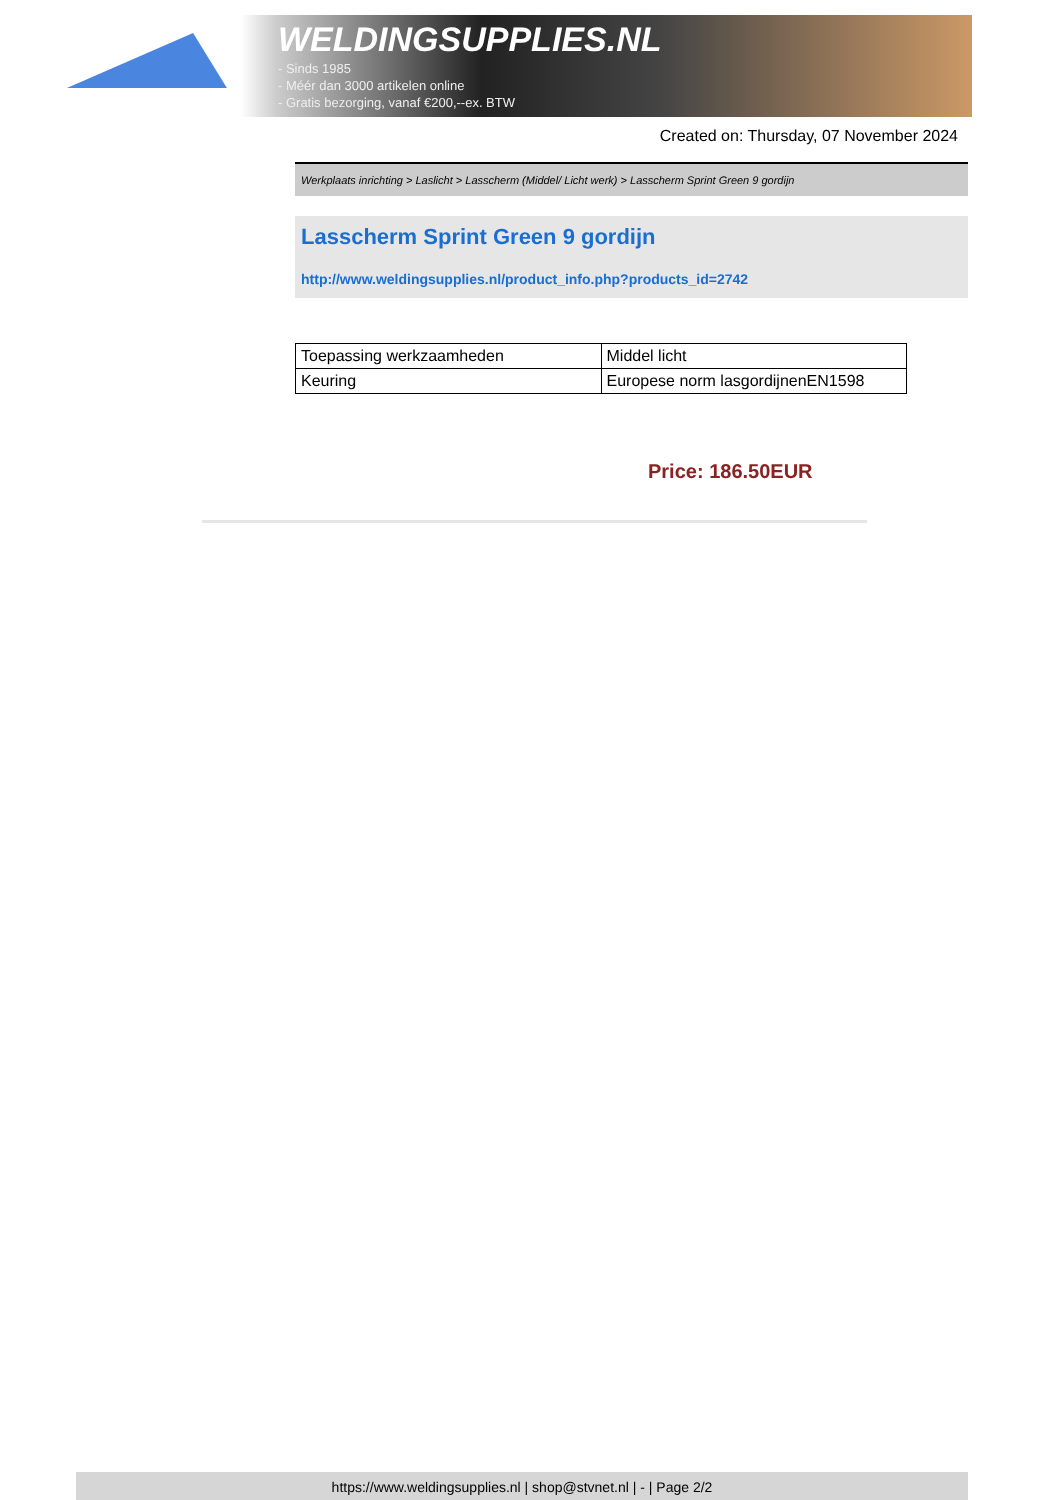WELDINGSUPPLIES.NL
- Sinds 1985
- Méér dan 3000 artikelen online
- Gratis bezorging, vanaf €200,--ex. BTW
Created on: Thursday, 07 November 2024
Werkplaats inrichting > Laslicht > Lasscherm (Middel/ Licht werk) > Lasscherm Sprint Green 9 gordijn
Lasscherm Sprint Green 9 gordijn
http://www.weldingsupplies.nl/product_info.php?products_id=2742
| Toepassing werkzaamheden | Middel licht |
| Keuring | Europese norm lasgordijnenEN1598 |
Price: 186.50EUR
https://www.weldingsupplies.nl | shop@stvnet.nl | - | Page 2/2